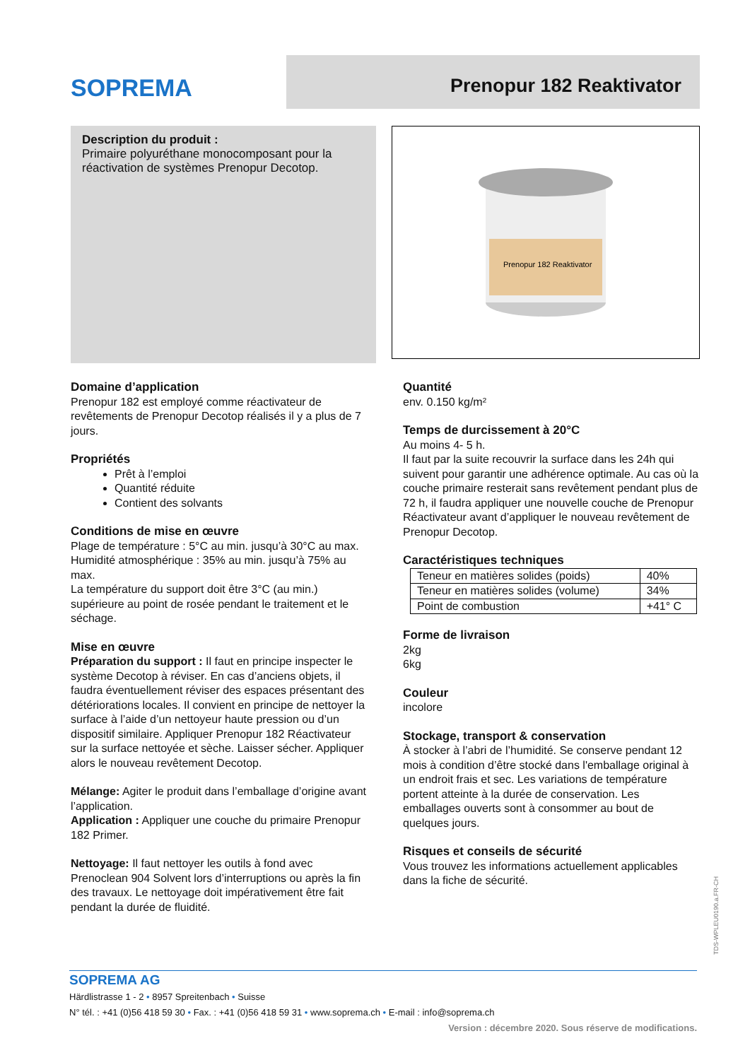SOPREMA
Prenopur 182 Reaktivator
Description du produit :
Primaire polyuréthane monocomposant pour la réactivation de systèmes Prenopur Decotop.
Prenopur 182 Reaktivator
Domaine d’application
Prenopur 182 est employé comme réactivateur de revêtements de Prenopur Decotop réalisés il y a plus de 7 jours.
Propriétés
Prêt à l’emploi
Quantité réduite
Contient des solvants
Conditions de mise en œuvre
Plage de température : 5°C au min. jusqu’à 30°C au max.
Humidité atmosphérique : 35% au min. jusqu’à 75% au max.
La température du support doit être 3°C (au min.) supérieure au point de rosée pendant le traitement et le séchage.
Mise en œuvre
Préparation du support : Il faut en principe inspecter le système Decotop à réviser. En cas d’anciens objets, il faudra éventuellement réviser des espaces présentant des détériorations locales. Il convient en principe de nettoyer la surface à l’aide d’un nettoyeur haute pression ou d’un dispositif similaire. Appliquer Prenopur 182 Réactivateur sur la surface nettoyée et sèche. Laisser sécher. Appliquer alors le nouveau revêtement Decotop.
Mélange: Agiter le produit dans l’emballage d’origine avant l’application.
Application : Appliquer une couche du primaire Prenopur 182 Primer.
Nettoyage: Il faut nettoyer les outils à fond avec Prenoclean 904 Solvent lors d’interruptions ou après la fin des travaux. Le nettoyage doit impérativement être fait pendant la durée de fluidité.
Quantité
env. 0.150 kg/m²
Temps de durcissement à 20°C
Au moins 4- 5 h.
Il faut par la suite recouvrir la surface dans les 24h qui suivent pour garantir une adhérence optimale. Au cas où la couche primaire resterait sans revêtement pendant plus de 72 h, il faudra appliquer une nouvelle couche de Prenopur Réactivateur avant d’appliquer le nouveau revêtement de Prenopur Decotop.
Caractéristiques techniques
| Teneur en matières solides (poids) | 40% |
| Teneur en matières solides (volume) | 34% |
| Point de combustion | +41° C |
Forme de livraison
2kg
6kg
Couleur
incolore
Stockage, transport & conservation
À stocker à l’abri de l’humidité. Se conserve pendant 12 mois à condition d’être stocké dans l'emballage original à un endroit frais et sec. Les variations de température portent atteinte à la durée de conservation. Les emballages ouverts sont à consommer au bout de quelques jours.
Risques et conseils de sécurité
Vous trouvez les informations actuellement applicables dans la fiche de sécurité.
TDS-WPLEU0190.a.FR-CH
SOPREMA AG
Härdlistrasse 1 - 2 • 8957 Spreitenbach • Suisse
N° tél. : +41 (0)56 418 59 30 • Fax. : +41 (0)56 418 59 31 • www.soprema.ch • E-mail : info@soprema.ch
Version : décembre 2020. Sous réserve de modifications.